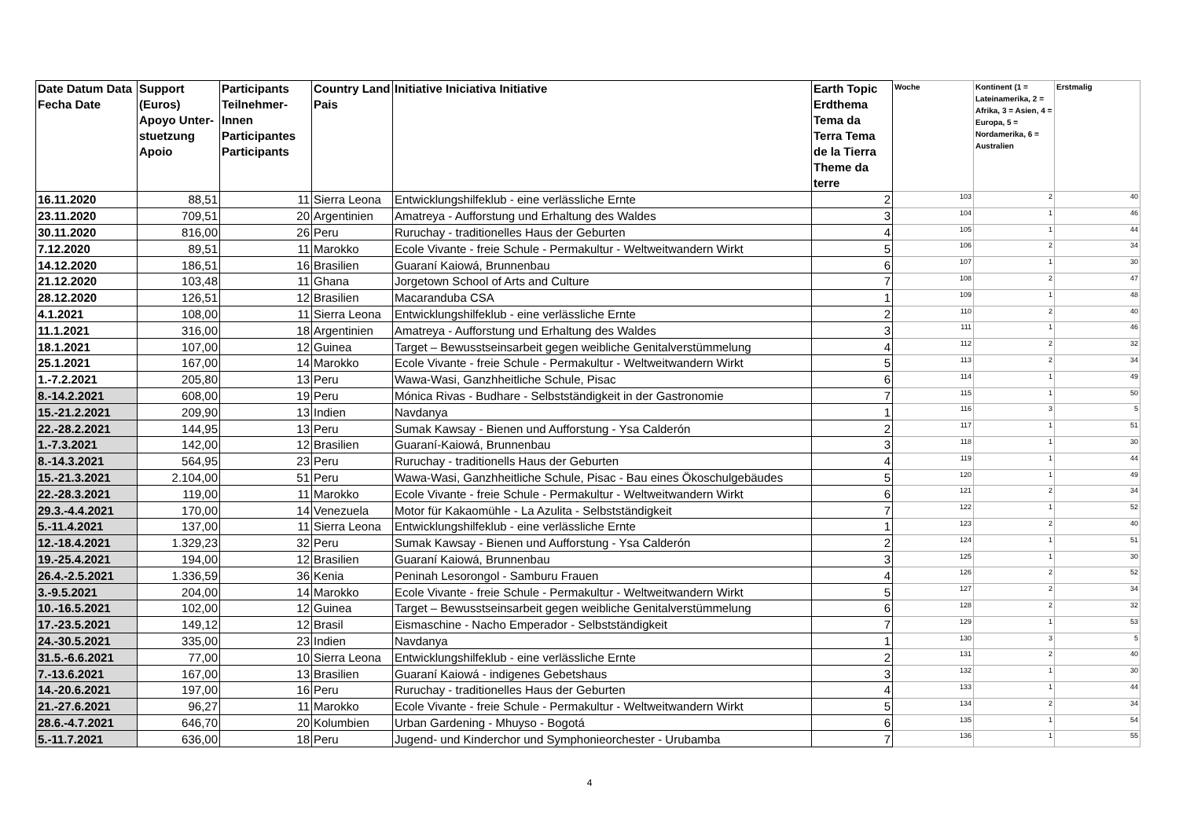| Date Datum Data Fecha Date | Support (Euros) Apoyo Unter-stuetzung Apoio | Participants Teilnehmer-Innen Participantes Participants | Country Land Pais | Initiative Iniciativa Initiative | Earth Topic Erdthema Tema da Terra Tema de la Tierra Theme da terre | Woche | Kontinent (1 = Lateinamerika, 2 = Afrika, 3 = Asien, 4 = Europa, 5 = Nordamerika, 6 = Australien | Erstmalig |
| --- | --- | --- | --- | --- | --- | --- | --- | --- |
| 16.11.2020 | 88,51 | 11 | Sierra Leona | Entwicklungshilfeklub - eine verlässliche Ernte | 2 | 103 | 2 | 40 |
| 23.11.2020 | 709,51 | 20 | Argentinien | Amatreya - Aufforstung und Erhaltung des Waldes | 3 | 104 | 1 | 46 |
| 30.11.2020 | 816,00 | 26 | Peru | Ruruchay - traditionelles Haus der Geburten | 4 | 105 | 1 | 44 |
| 7.12.2020 | 89,51 | 11 | Marokko | Ecole Vivante - freie Schule - Permakultur - Weltweitwandern Wirkt | 5 | 106 | 2 | 34 |
| 14.12.2020 | 186,51 | 16 | Brasilien | Guaraní Kaiowá, Brunnenbau | 6 | 107 | 1 | 30 |
| 21.12.2020 | 103,48 | 11 | Ghana | Jorgetown School of Arts and Culture | 7 | 108 | 2 | 47 |
| 28.12.2020 | 126,51 | 12 | Brasilien | Macaranduba CSA | 1 | 109 | 1 | 48 |
| 4.1.2021 | 108,00 | 11 | Sierra Leona | Entwicklungshilfeklub - eine verlässliche Ernte | 2 | 110 | 2 | 40 |
| 11.1.2021 | 316,00 | 18 | Argentinien | Amatreya - Aufforstung und Erhaltung des Waldes | 3 | 111 | 1 | 46 |
| 18.1.2021 | 107,00 | 12 | Guinea | Target – Bewusstseinsarbeit gegen weibliche Genitalverstümmelung | 4 | 112 | 2 | 32 |
| 25.1.2021 | 167,00 | 14 | Marokko | Ecole Vivante - freie Schule - Permakultur - Weltweitwandern Wirkt | 5 | 113 | 2 | 34 |
| 1.-7.2.2021 | 205,80 | 13 | Peru | Wawa-Wasi, Ganzhheitliche Schule, Pisac | 6 | 114 | 1 | 49 |
| 8.-14.2.2021 | 608,00 | 19 | Peru | Mónica Rivas - Budhare - Selbstständigkeit in der Gastronomie | 7 | 115 | 1 | 50 |
| 15.-21.2.2021 | 209,90 | 13 | Indien | Navdanya | 1 | 116 | 3 | 5 |
| 22.-28.2.2021 | 144,95 | 13 | Peru | Sumak Kawsay - Bienen und Aufforstung - Ysa Calderón | 2 | 117 | 1 | 51 |
| 1.-7.3.2021 | 142,00 | 12 | Brasilien | Guaraní-Kaiowá, Brunnenbau | 3 | 118 | 1 | 30 |
| 8.-14.3.2021 | 564,95 | 23 | Peru | Ruruchay - traditionells Haus der Geburten | 4 | 119 | 1 | 44 |
| 15.-21.3.2021 | 2.104,00 | 51 | Peru | Wawa-Wasi, Ganzhheitliche Schule, Pisac - Bau eines Ökoschulgebäudes | 5 | 120 | 1 | 49 |
| 22.-28.3.2021 | 119,00 | 11 | Marokko | Ecole Vivante - freie Schule - Permakultur - Weltweitwandern Wirkt | 6 | 121 | 2 | 34 |
| 29.3.-4.4.2021 | 170,00 | 14 | Venezuela | Motor für Kakaomühle - La Azulita - Selbstständigkeit | 7 | 122 | 1 | 52 |
| 5.-11.4.2021 | 137,00 | 11 | Sierra Leona | Entwicklungshilfeklub - eine verlässliche Ernte | 1 | 123 | 2 | 40 |
| 12.-18.4.2021 | 1.329,23 | 32 | Peru | Sumak Kawsay - Bienen und Aufforstung - Ysa Calderón | 2 | 124 | 1 | 51 |
| 19.-25.4.2021 | 194,00 | 12 | Brasilien | Guaraní Kaiowá, Brunnenbau | 3 | 125 | 1 | 30 |
| 26.4.-2.5.2021 | 1.336,59 | 36 | Kenia | Peninah Lesorongol - Samburu Frauen | 4 | 126 | 2 | 52 |
| 3.-9.5.2021 | 204,00 | 14 | Marokko | Ecole Vivante - freie Schule - Permakultur - Weltweitwandern Wirkt | 5 | 127 | 2 | 34 |
| 10.-16.5.2021 | 102,00 | 12 | Guinea | Target – Bewusstseinsarbeit gegen weibliche Genitalverstümmelung | 6 | 128 | 2 | 32 |
| 17.-23.5.2021 | 149,12 | 12 | Brasil | Eismaschine - Nacho Emperador - Selbstständigkeit | 7 | 129 | 1 | 53 |
| 24.-30.5.2021 | 335,00 | 23 | Indien | Navdanya | 1 | 130 | 3 | 5 |
| 31.5.-6.6.2021 | 77,00 | 10 | Sierra Leona | Entwicklungshilfeklub - eine verlässliche Ernte | 2 | 131 | 2 | 40 |
| 7.-13.6.2021 | 167,00 | 13 | Brasilien | Guaraní Kaiowá - indigenes Gebetshaus | 3 | 132 | 1 | 30 |
| 14.-20.6.2021 | 197,00 | 16 | Peru | Ruruchay - traditionelles Haus der Geburten | 4 | 133 | 1 | 44 |
| 21.-27.6.2021 | 96,27 | 11 | Marokko | Ecole Vivante - freie Schule - Permakultur - Weltweitwandern Wirkt | 5 | 134 | 2 | 34 |
| 28.6.-4.7.2021 | 646,70 | 20 | Kolumbien | Urban Gardening - Mhuyso - Bogotá | 6 | 135 | 1 | 54 |
| 5.-11.7.2021 | 636,00 | 18 | Peru | Jugend- und Kinderchor und Symphonieorchester - Urubamba | 7 | 136 | 1 | 55 |
4